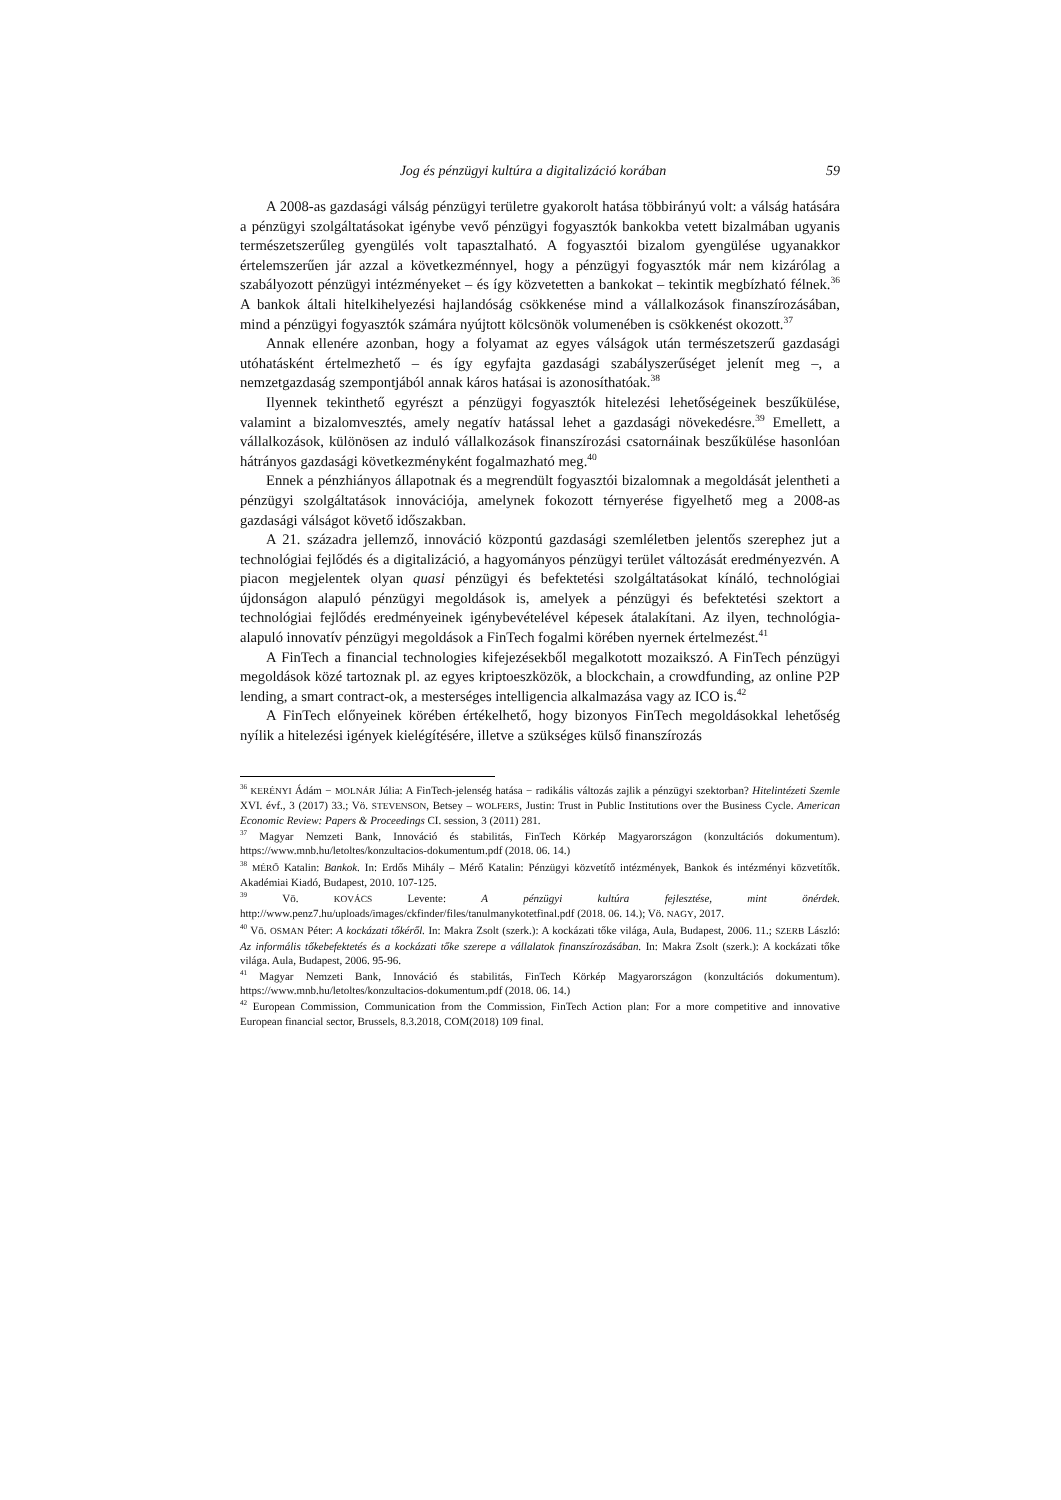Jog és pénzügyi kultúra a digitalizáció korában 59
A 2008-as gazdasági válság pénzügyi területre gyakorolt hatása többirányú volt: a válság hatására a pénzügyi szolgáltatásokat igénybe vevő pénzügyi fogyasztók bankokba vetett bizalmában ugyanis természetszerűleg gyengülés volt tapasztalható. A fogyasztói bizalom gyengülése ugyanakkor értelemszerűen jár azzal a következménnyel, hogy a pénzügyi fogyasztók már nem kizárólag a szabályozott pénzügyi intézményeket – és így közvetetten a bankokat – tekintik megbízható félnek.<sup>36</sup> A bankok általi hitelkihelyezési hajlandóság csökkenése mind a vállalkozások finanszírozásában, mind a pénzügyi fogyasztók számára nyújtott kölcsönök volumenében is csökkenést okozott.<sup>37</sup>
Annak ellenére azonban, hogy a folyamat az egyes válságok után természetszerű gazdasági utóhatásként értelmezhető – és így egyfajta gazdasági szabályszerűséget jelenít meg –, a nemzetgazdaság szempontjából annak káros hatásai is azonosíthatóak.<sup>38</sup>
Ilyennek tekinthető egyrészt a pénzügyi fogyasztók hitelezési lehetőségeinek beszűkülése, valamint a bizalomvesztés, amely negatív hatással lehet a gazdasági növekedésre.<sup>39</sup> Emellett, a vállalkozások, különösen az induló vállalkozások finanszírozási csatornáinak beszűkülése hasonlóan hátrányos gazdasági következményként fogalmazható meg.<sup>40</sup>
Ennek a pénzhiányos állapotnak és a megrendült fogyasztói bizalomnak a megoldását jelentheti a pénzügyi szolgáltatások innovációja, amelynek fokozott térnyerése figyelhető meg a 2008-as gazdasági válságot követő időszakban.
A 21. századra jellemző, innováció központú gazdasági szemléletben jelentős szerephez jut a technológiai fejlődés és a digitalizáció, a hagyományos pénzügyi terület változását eredményezvén. A piacon megjelentek olyan quasi pénzügyi és befektetési szolgáltatásokat kínáló, technológiai újdonságon alapuló pénzügyi megoldások is, amelyek a pénzügyi és befektetési szektort a technológiai fejlődés eredményeinek igénybevételével képesek átalakítani. Az ilyen, technológia-alapuló innovatív pénzügyi megoldások a FinTech fogalmi körében nyernek értelmezést.<sup>41</sup>
A FinTech a financial technologies kifejezésekből megalkotott mozaikszó. A FinTech pénzügyi megoldások közé tartoznak pl. az egyes kriptoeszközök, a blockchain, a crowdfunding, az online P2P lending, a smart contract-ok, a mesterséges intelligencia alkalmazása vagy az ICO is.<sup>42</sup>
A FinTech előnyeinek körében értékelhető, hogy bizonyos FinTech megoldásokkal lehetőség nyílik a hitelezési igények kielégítésére, illetve a szükséges külső finanszírozás
<sup>36</sup> KERÉNYI Ádám − MOLNÁR Júlia: A FinTech-jelenség hatása − radikális változás zajlik a pénzügyi szektorban? Hitelintézeti Szemle XVI. évf., 3 (2017) 33.; Vö. STEVENSON, Betsey – WOLFERS, Justin: Trust in Public Institutions over the Business Cycle. American Economic Review: Papers & Proceedings CI. session, 3 (2011) 281.
<sup>37</sup> Magyar Nemzeti Bank, Innováció és stabilitás, FinTech Körkép Magyarországon (konzultációs dokumentum). https://www.mnb.hu/letoltes/konzultacios-dokumentum.pdf (2018. 06. 14.)
<sup>38</sup> MÉRŐ Katalin: Bankok. In: Erdős Mihály – Mérő Katalin: Pénzügyi közvetítő intézmények, Bankok és intézményi közvetítők. Akadémiai Kiadó, Budapest, 2010. 107-125.
<sup>39</sup> Vö. KOVÁCS Levente: A pénzügyi kultúra fejlesztése, mint önérdek. http://www.penz7.hu/uploads/images/ckfinder/files/tanulmanykotetfinal.pdf (2018. 06. 14.); Vö. NAGY, 2017.
<sup>40</sup> Vö. OSMAN Péter: A kockázati tőkéről. In: Makra Zsolt (szerk.): A kockázati tőke világa, Aula, Budapest, 2006. 11.; SZERB László: Az informális tőkebefektetés és a kockázati tőke szerepe a vállalatok finanszírozásában. In: Makra Zsolt (szerk.): A kockázati tőke világa. Aula, Budapest, 2006. 95-96.
<sup>41</sup> Magyar Nemzeti Bank, Innováció és stabilitás, FinTech Körkép Magyarországon (konzultációs dokumentum). https://www.mnb.hu/letoltes/konzultacios-dokumentum.pdf (2018. 06. 14.)
<sup>42</sup> European Commission, Communication from the Commission, FinTech Action plan: For a more competitive and innovative European financial sector, Brussels, 8.3.2018, COM(2018) 109 final.